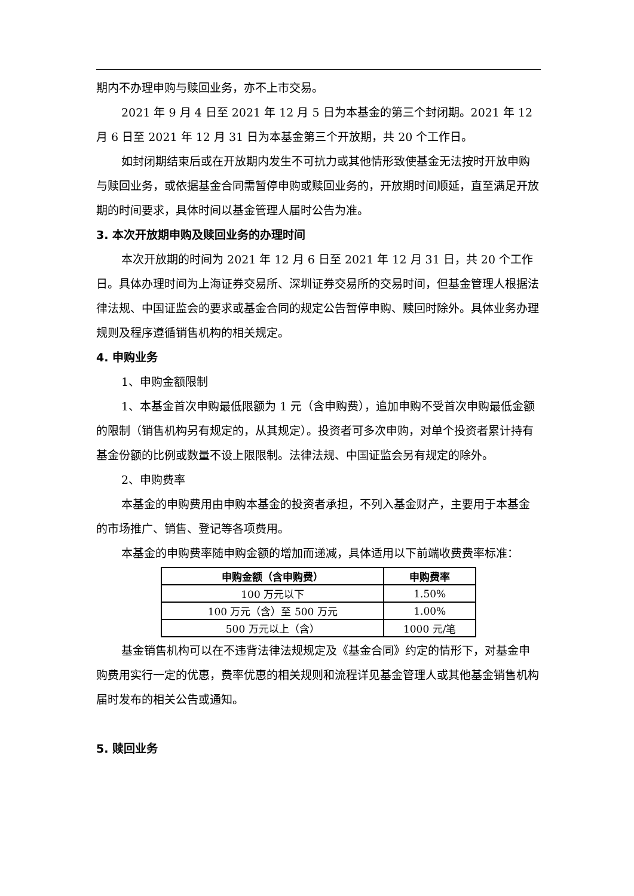期内不办理申购与赎回业务，亦不上市交易。
2021 年 9 月 4 日至 2021 年 12 月 5 日为本基金的第三个封闭期。2021 年 12 月 6 日至 2021 年 12 月 31 日为本基金第三个开放期，共 20 个工作日。
如封闭期结束后或在开放期内发生不可抗力或其他情形致使基金无法按时开放申购与赎回业务，或依据基金合同需暂停申购或赎回业务的，开放期时间顺延，直至满足开放期的时间要求，具体时间以基金管理人届时公告为准。
3. 本次开放期申购及赎回业务的办理时间
本次开放期的时间为 2021 年 12 月 6 日至 2021 年 12 月 31 日，共 20 个工作日。具体办理时间为上海证券交易所、深圳证券交易所的交易时间，但基金管理人根据法律法规、中国证监会的要求或基金合同的规定公告暂停申购、赎回时除外。具体业务办理规则及程序遵循销售机构的相关规定。
4. 申购业务
1、申购金额限制
1、本基金首次申购最低限额为 1 元（含申购费），追加申购不受首次申购最低金额的限制（销售机构另有规定的，从其规定）。投资者可多次申购，对单个投资者累计持有基金份额的比例或数量不设上限限制。法律法规、中国证监会另有规定的除外。
2、申购费率
本基金的申购费用由申购本基金的投资者承担，不列入基金财产，主要用于本基金的市场推广、销售、登记等各项费用。
本基金的申购费率随申购金额的增加而递减，具体适用以下前端收费费率标准：
| 申购金额（含申购费） | 申购费率 |
| --- | --- |
| 100 万元以下 | 1.50% |
| 100 万元（含）至 500 万元 | 1.00% |
| 500 万元以上（含） | 1000 元/笔 |
基金销售机构可以在不违背法律法规规定及《基金合同》约定的情形下，对基金申购费用实行一定的优惠，费率优惠的相关规则和流程详见基金管理人或其他基金销售机构届时发布的相关公告或通知。
5. 赎回业务